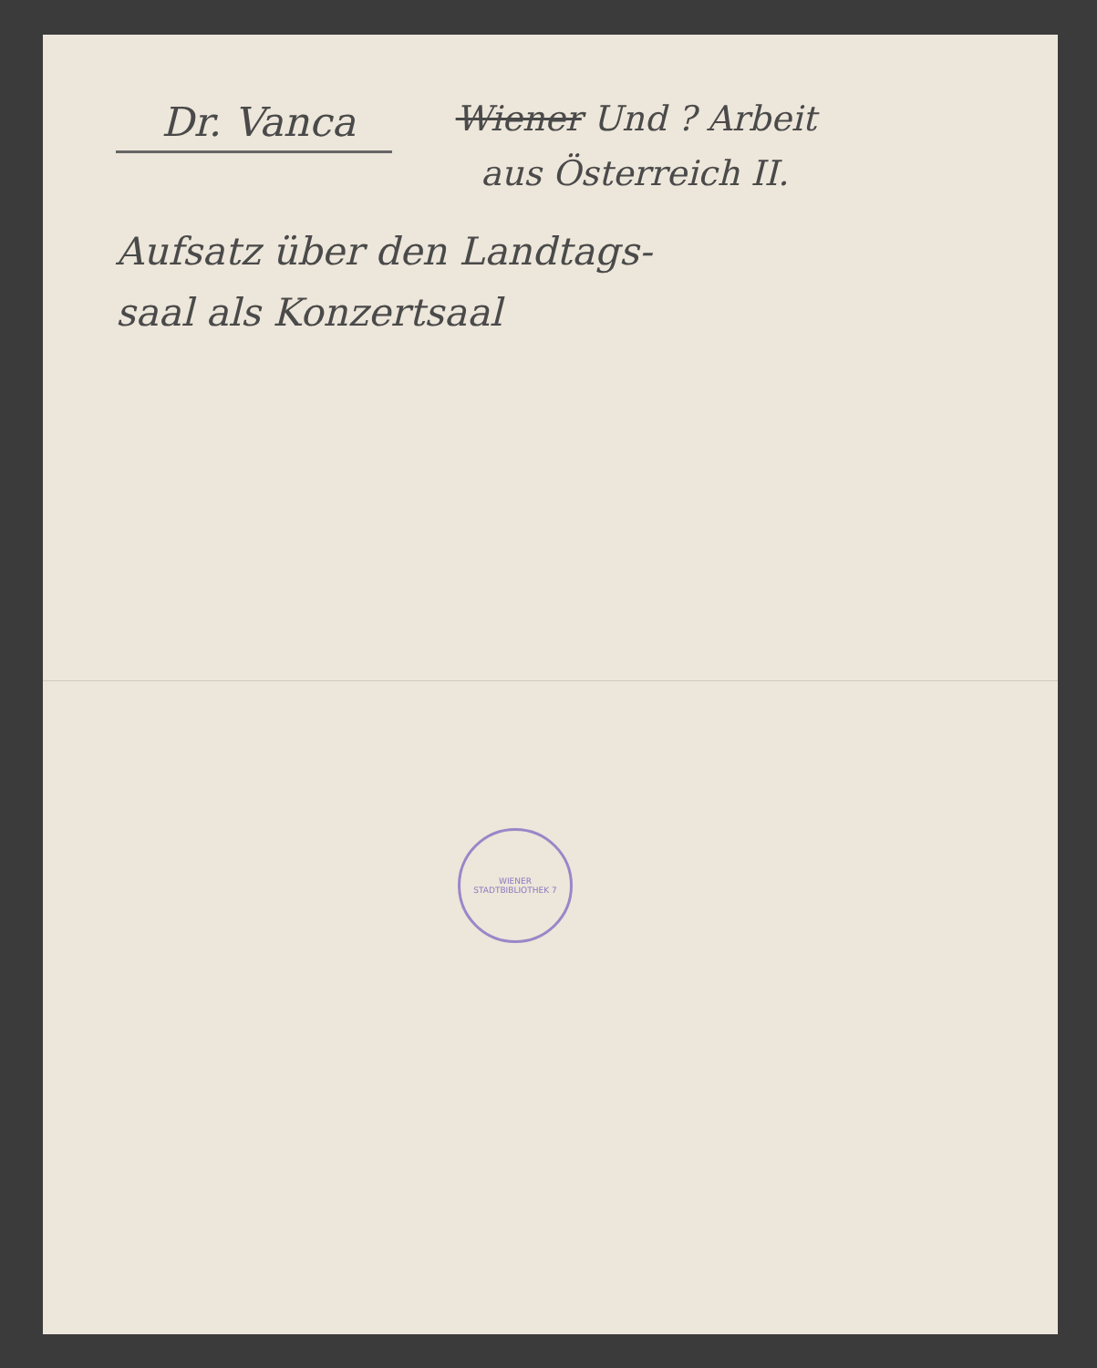Dr. Vanca Wiener Und ? Arbeit
aus Österreich II.
Aufsatz über den Landtags-
saal als Konzertsaal
WIENER STADTBIBLIOTHEK 7